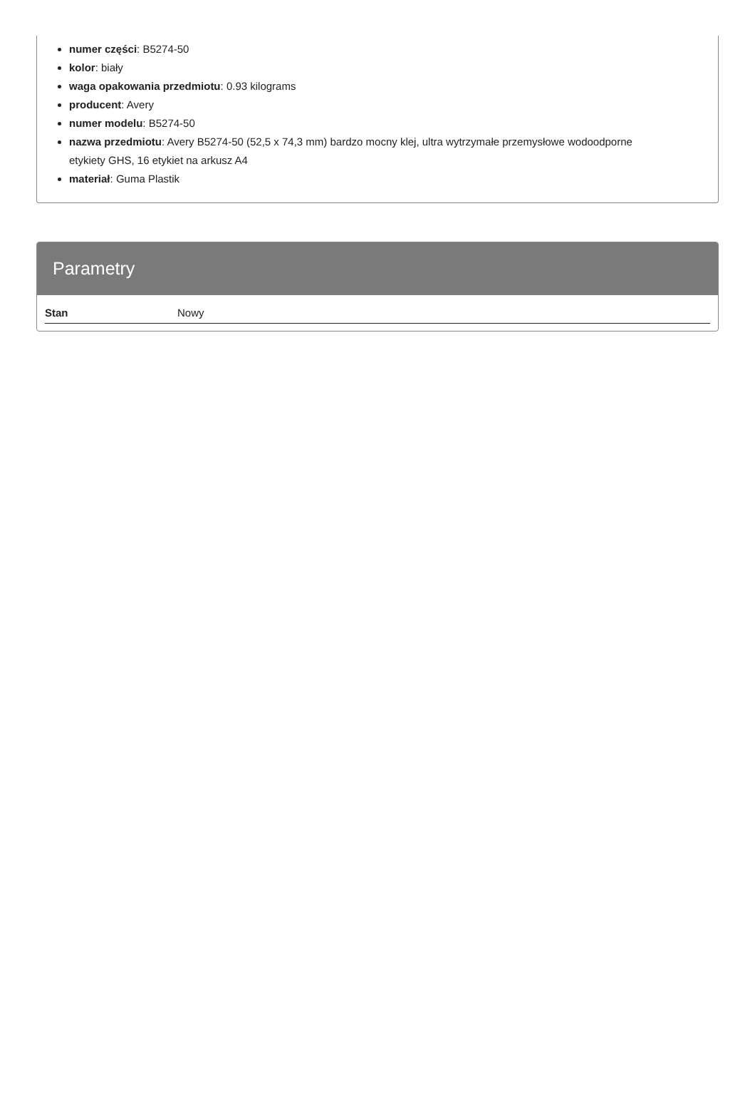numer części: B5274-50
kolor: biały
waga opakowania przedmiotu: 0.93 kilograms
producent: Avery
numer modelu: B5274-50
nazwa przedmiotu: Avery B5274-50 (52,5 x 74,3 mm) bardzo mocny klej, ultra wytrzymałe przemysłowe wodoodporne etykiety GHS, 16 etykiet na arkusz A4
materiał: Guma Plastik
Parametry
| Stan | Nowy |